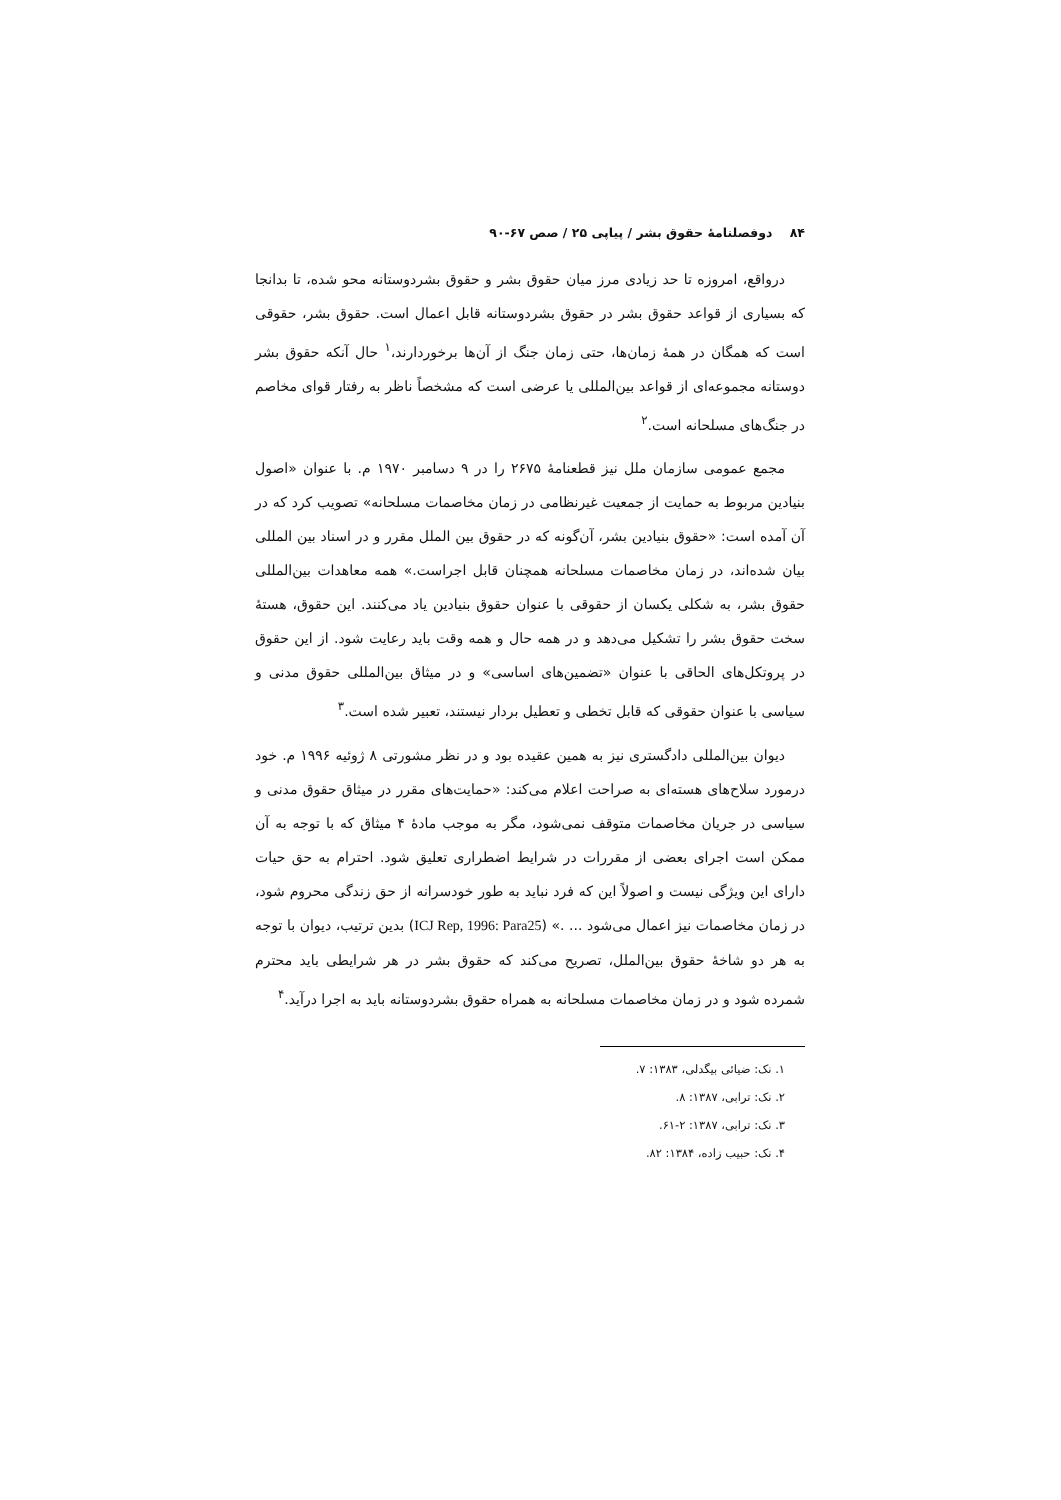۸۴ دوفصلنامهٔ حقوق بشر / پیاپی ۲۵ / صص ۶۷-۹۰
درواقع، امروزه تا حد زیادی مرز میان حقوق بشر و حقوق بشردوستانه محو شده، تا بدانجا که بسیاری از قواعد حقوق بشر در حقوق بشردوستانه قابل اعمال است. حقوق بشر، حقوقی است که همگان در همهٔ زمان‌ها، حتی زمان جنگ از آن‌ها برخوردارند،<sup>۱</sup> حال آنکه حقوق بشر دوستانه مجموعه‌ای از قواعد بین‌المللی یا عرضی است که مشخصاً ناظر به رفتار قوای مخاصم در جنگ‌های مسلحانه است.<sup>۲</sup>
مجمع عمومی سازمان ملل نیز قطعنامهٔ ۲۶۷۵ را در ۹ دسامبر ۱۹۷۰ م. با عنوان «اصول بنیادین مربوط به حمایت از جمعیت غیرنظامی در زمان مخاصمات مسلحانه» تصویب کرد که در آن آمده است: «حقوق بنیادین بشر، آن‌گونه که در حقوق بین الملل مقرر و در اسناد بین المللی بیان شده‌اند، در زمان مخاصمات مسلحانه همچنان قابل اجراست.» همه معاهدات بین‌المللی حقوق بشر، به شکلی یکسان از حقوقی با عنوان حقوق بنیادین یاد می‌کنند. این حقوق، هستهٔ سخت حقوق بشر را تشکیل می‌دهد و در همه حال و همه وقت باید رعایت شود. از این حقوق در پروتکل‌های الحاقی با عنوان «تضمین‌های اساسی» و در میثاق بین‌المللی حقوق مدنی و سیاسی با عنوان حقوقی که قابل تخطی و تعطیل بردار نیستند، تعبیر شده است.<sup>۳</sup>
دیوان بین‌المللی دادگستری نیز به همین عقیده بود و در نظر مشورتی ۸ ژوئیه ۱۹۹۶ م. خود درمورد سلاح‌های هسته‌ای به صراحت اعلام می‌کند: «حمایت‌های مقرر در میثاق حقوق مدنی و سیاسی در جریان مخاصمات متوقف نمی‌شود، مگر به موجب مادهٔ ۴ میثاق که با توجه به آن ممکن است اجرای بعضی از مقررات در شرایط اضطراری تعلیق شود. احترام به حق حیات دارای این ویژگی نیست و اصولاً این که فرد نباید به طور خودسرانه از حق زندگی محروم شود، در زمان مخاصمات نیز اعمال می‌شود ... .» (ICJ Rep, 1996: Para25) بدین ترتیب، دیوان با توجه به هر دو شاخهٔ حقوق بین‌الملل، تصریح می‌کند که حقوق بشر در هر شرایطی باید محترم شمرده شود و در زمان مخاصمات مسلحانه به همراه حقوق بشردوستانه باید به اجرا درآید.<sup>۴</sup>
۱. نک: ضیائی بیگدلی، ۱۳۸۳: ۷.
۲. نک: ترابی، ۱۳۸۷: ۸.
۳. نک: ترابی، ۱۳۸۷: ۲-۶۱.
۴. نک: حبیب زاده، ۱۳۸۴: ۸۲.